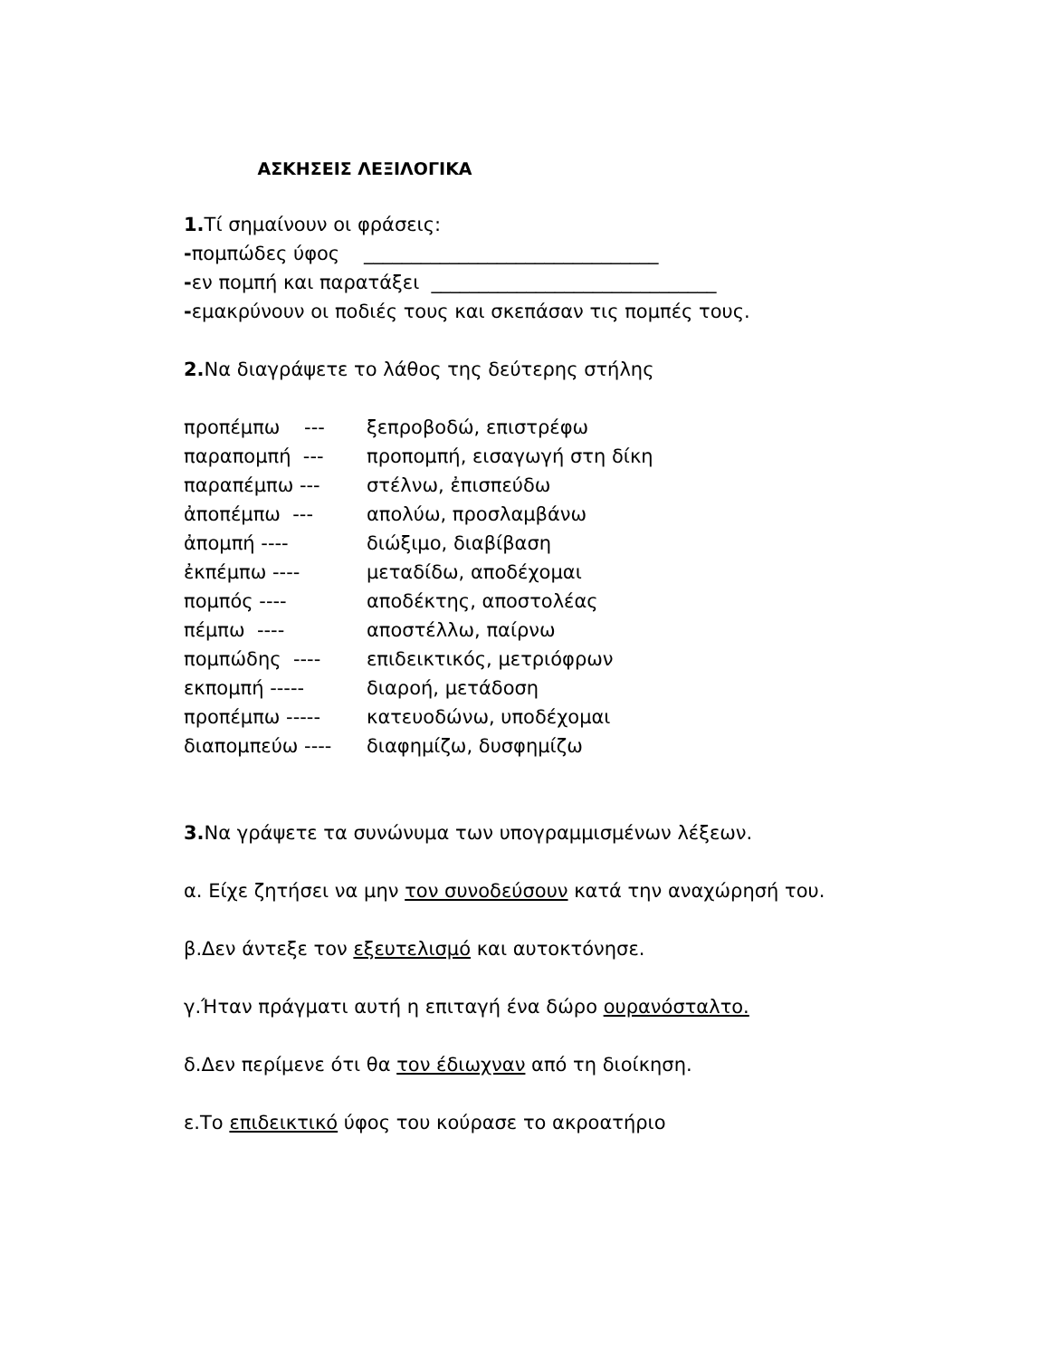ΑΣΚΗΣΕΙΣ ΛΕΞΙΛΟΓΙΚΑ
1. Τί σημαίνουν οι φράσεις:
-πομπώδες ύφος _______________________________
-εν πομπή και παρατάξει ______________________________
-εμακρύνουν οι ποδιές τους και σκεπάσαν τις πομπές τους.
2. Να διαγράψετε το λάθος της δεύτερης στήλης
| προπέμπω --- | ξεπροβοδώ, επιστρέφω |
| παραπομπή --- | προπομπή, εισαγωγή στη δίκη |
| παραπέμπω --- | στέλνω, ἐπισπεύδω |
| ἀποπέμπω --- | απολύω, προσλαμβάνω |
| ἀπομπή ---- | διώξιμο, διαβίβαση |
| ἐκπέμπω ---- | μεταδίδω, αποδέχομαι |
| πομπός ---- | αποδέκτης, αποστολέας |
| πέμπω ---- | αποστέλλω, παίρνω |
| πομπώδης ---- | επιδεικτικός, μετριόφρων |
| εκπομπή ----- | διαροή, μετάδοση |
| προπέμπω ----- | κατευοδώνω, υποδέχομαι |
| διαπομπεύω ---- | διαφημίζω, δυσφημίζω |
3. Να γράψετε τα συνώνυμα των υπογραμμισμένων λέξεων.
α. Είχε ζητήσει να μην τον συνοδεύσουν κατά την αναχώρησή του.
β.Δεν άντεξε τον εξευτελισμό και αυτοκτόνησε.
γ.Ήταν πράγματι αυτή η επιταγή ένα δώρο ουρανόσταλτο.
δ.Δεν περίμενε ότι θα τον έδιωχναν από τη διοίκηση.
ε.Το επιδεικτικό ύφος του κούρασε το ακροατήριο